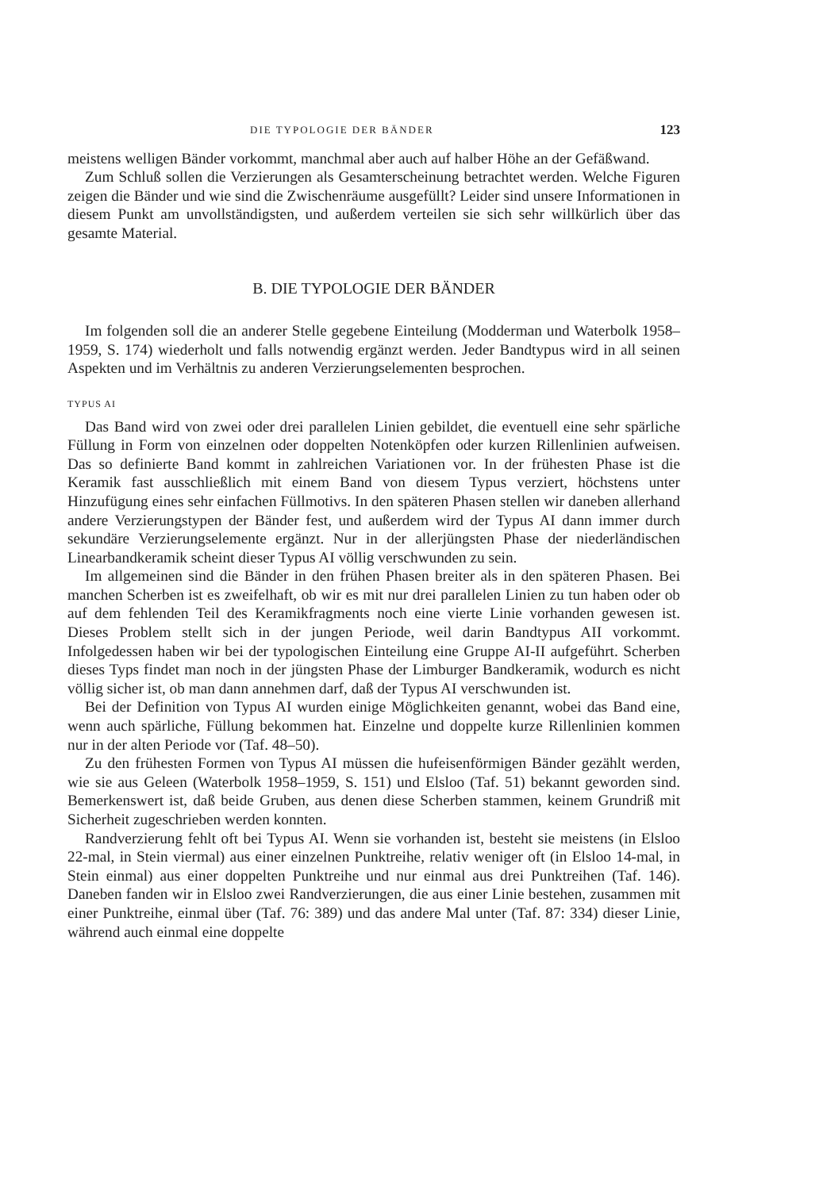DIE TYPOLOGIE DER BÄNDER 123
meistens welligen Bänder vorkommt, manchmal aber auch auf halber Höhe an der Gefäßwand.
Zum Schluß sollen die Verzierungen als Gesamterscheinung betrachtet werden. Welche Figuren zeigen die Bänder und wie sind die Zwischenräume ausgefüllt? Leider sind unsere Informationen in diesem Punkt am unvollständigsten, und außerdem verteilen sie sich sehr willkürlich über das gesamte Material.
B. DIE TYPOLOGIE DER BÄNDER
Im folgenden soll die an anderer Stelle gegebene Einteilung (Modderman und Waterbolk 1958–1959, S. 174) wiederholt und falls notwendig ergänzt werden. Jeder Bandtypus wird in all seinen Aspekten und im Verhältnis zu anderen Verzierungselementen besprochen.
TYPUS AI
Das Band wird von zwei oder drei parallelen Linien gebildet, die eventuell eine sehr spärliche Füllung in Form von einzelnen oder doppelten Notenköpfen oder kurzen Rillenlinien aufweisen. Das so definierte Band kommt in zahlreichen Variationen vor. In der frühesten Phase ist die Keramik fast ausschließlich mit einem Band von diesem Typus verziert, höchstens unter Hinzufügung eines sehr einfachen Füllmotivs. In den späteren Phasen stellen wir daneben allerhand andere Verzierungstypen der Bänder fest, und außerdem wird der Typus AI dann immer durch sekundäre Verzierungselemente ergänzt. Nur in der allerjüngsten Phase der niederländischen Linearbandkeramik scheint dieser Typus AI völlig verschwunden zu sein.
Im allgemeinen sind die Bänder in den frühen Phasen breiter als in den späteren Phasen. Bei manchen Scherben ist es zweifelhaft, ob wir es mit nur drei parallelen Linien zu tun haben oder ob auf dem fehlenden Teil des Keramikfragments noch eine vierte Linie vorhanden gewesen ist. Dieses Problem stellt sich in der jungen Periode, weil darin Bandtypus AII vorkommt. Infolgedessen haben wir bei der typologischen Einteilung eine Gruppe AI-II aufgeführt. Scherben dieses Typs findet man noch in der jüngsten Phase der Limburger Bandkeramik, wodurch es nicht völlig sicher ist, ob man dann annehmen darf, daß der Typus AI verschwunden ist.
Bei der Definition von Typus AI wurden einige Möglichkeiten genannt, wobei das Band eine, wenn auch spärliche, Füllung bekommen hat. Einzelne und doppelte kurze Rillenlinien kommen nur in der alten Periode vor (Taf. 48–50).
Zu den frühesten Formen von Typus AI müssen die hufeisenförmigen Bänder gezählt werden, wie sie aus Geleen (Waterbolk 1958–1959, S. 151) und Elsloo (Taf. 51) bekannt geworden sind. Bemerkenswert ist, daß beide Gruben, aus denen diese Scherben stammen, keinem Grundriß mit Sicherheit zugeschrieben werden konnten.
Randverzierung fehlt oft bei Typus AI. Wenn sie vorhanden ist, besteht sie meistens (in Elsloo 22-mal, in Stein viermal) aus einer einzelnen Punktreihe, relativ weniger oft (in Elsloo 14-mal, in Stein einmal) aus einer doppelten Punktreihe und nur einmal aus drei Punktreihen (Taf. 146). Daneben fanden wir in Elsloo zwei Randverzierungen, die aus einer Linie bestehen, zusammen mit einer Punktreihe, einmal über (Taf. 76: 389) und das andere Mal unter (Taf. 87: 334) dieser Linie, während auch einmal eine doppelte